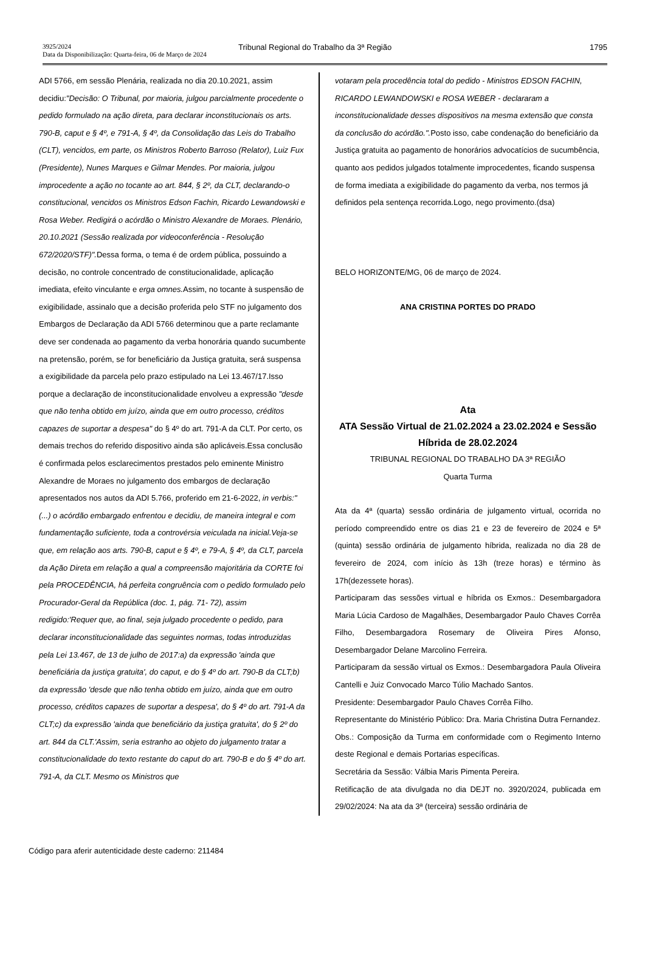3925/2024
Data da Disponibilização: Quarta-feira, 06 de Março de 2024
Tribunal Regional do Trabalho da 3ª Região
1795
ADI 5766, em sessão Plenária, realizada no dia 20.10.2021, assim decidiu:"Decisão: O Tribunal, por maioria, julgou parcialmente procedente o pedido formulado na ação direta, para declarar inconstitucionais os arts. 790-B, caput e § 4º, e 791-A, § 4º, da Consolidação das Leis do Trabalho (CLT), vencidos, em parte, os Ministros Roberto Barroso (Relator), Luiz Fux (Presidente), Nunes Marques e Gilmar Mendes. Por maioria, julgou improcedente a ação no tocante ao art. 844, § 2º, da CLT, declarando-o constitucional, vencidos os Ministros Edson Fachin, Ricardo Lewandowski e Rosa Weber. Redigirá o acórdão o Ministro Alexandre de Moraes. Plenário, 20.10.2021 (Sessão realizada por videoconferência - Resolução 672/2020/STF)". Dessa forma, o tema é de ordem pública, possuindo a decisão, no controle concentrado de constitucionalidade, aplicação imediata, efeito vinculante e erga omnes. Assim, no tocante à suspensão de exigibilidade, assinalo que a decisão proferida pelo STF no julgamento dos Embargos de Declaração da ADI 5766 determinou que a parte reclamante deve ser condenada ao pagamento da verba honorária quando sucumbente na pretensão, porém, se for beneficiário da Justiça gratuita, será suspensa a exigibilidade da parcela pelo prazo estipulado na Lei 13.467/17.Isso porque a declaração de inconstitucionalidade envolveu a expressão "desde que não tenha obtido em juízo, ainda que em outro processo, créditos capazes de suportar a despesa" do § 4º do art. 791-A da CLT. Por certo, os demais trechos do referido dispositivo ainda são aplicáveis.Essa conclusão é confirmada pelos esclarecimentos prestados pelo eminente Ministro Alexandre de Moraes no julgamento dos embargos de declaração apresentados nos autos da ADI 5.766, proferido em 21-6-2022, in verbis:"(...) o acórdão embargado enfrentou e decidiu, de maneira integral e com fundamentação suficiente, toda a controvérsia veiculada na inicial.Veja-se que, em relação aos arts. 790-B, caput e § 4º, e 79-A, § 4º, da CLT, parcela da Ação Direta em relação a qual a compreensão majoritária da CORTE foi pela PROCEDÊNCIA, há perfeita congruência com o pedido formulado pelo Procurador-Geral da República (doc. 1, pág. 71- 72), assim redigido:'Requer que, ao final, seja julgado procedente o pedido, para declarar inconstitucionalidade das seguintes normas, todas introduzidas pela Lei 13.467, de 13 de julho de 2017:a) da expressão 'ainda que beneficiária da justiça gratuita', do caput, e do § 4º do art. 790-B da CLT;b) da expressão 'desde que não tenha obtido em juízo, ainda que em outro processo, créditos capazes de suportar a despesa', do § 4º do art. 791-A da CLT;c) da expressão 'ainda que beneficiário da justiça gratuita', do § 2º do art. 844 da CLT.'Assim, seria estranho ao objeto do julgamento tratar a constitucionalidade do texto restante do caput do art. 790-B e do § 4º do art. 791-A, da CLT. Mesmo os Ministros que
votaram pela procedência total do pedido - Ministros EDSON FACHIN, RICARDO LEWANDOWSKI e ROSA WEBER - declararam a inconstitucionalidade desses dispositivos na mesma extensão que consta da conclusão do acórdão.". Posto isso, cabe condenação do beneficiário da Justiça gratuita ao pagamento de honorários advocatícios de sucumbência, quanto aos pedidos julgados totalmente improcedentes, ficando suspensa de forma imediata a exigibilidade do pagamento da verba, nos termos já definidos pela sentença recorrida.Logo, nego provimento.(dsa)
BELO HORIZONTE/MG, 06 de março de 2024.
ANA CRISTINA PORTES DO PRADO
Ata
ATA Sessão Virtual de 21.02.2024 a 23.02.2024 e Sessão Híbrida de 28.02.2024
TRIBUNAL REGIONAL DO TRABALHO DA 3ª REGIÃO
Quarta Turma
Ata da 4ª (quarta) sessão ordinária de julgamento virtual, ocorrida no período compreendido entre os dias 21 e 23 de fevereiro de 2024 e 5ª (quinta) sessão ordinária de julgamento híbrida, realizada no dia 28 de fevereiro de 2024, com início às 13h (treze horas) e término às 17h(dezessete horas).
Participaram das sessões virtual e híbrida os Exmos.: Desembargadora Maria Lúcia Cardoso de Magalhães, Desembargador Paulo Chaves Corrêa Filho, Desembargadora Rosemary de Oliveira Pires Afonso, Desembargador Delane Marcolino Ferreira.
Participaram da sessão virtual os Exmos.: Desembargadora Paula Oliveira Cantelli e Juiz Convocado Marco Túlio Machado Santos.
Presidente: Desembargador Paulo Chaves Corrêa Filho.
Representante do Ministério Público: Dra. Maria Christina Dutra Fernandez.
Obs.: Composição da Turma em conformidade com o Regimento Interno deste Regional e demais Portarias específicas.
Secretária da Sessão: Válbia Maris Pimenta Pereira.
Retificação de ata divulgada no dia DEJT no. 3920/2024, publicada em 29/02/2024: Na ata da 3ª (terceira) sessão ordinária de
Código para aferir autenticidade deste caderno: 211484